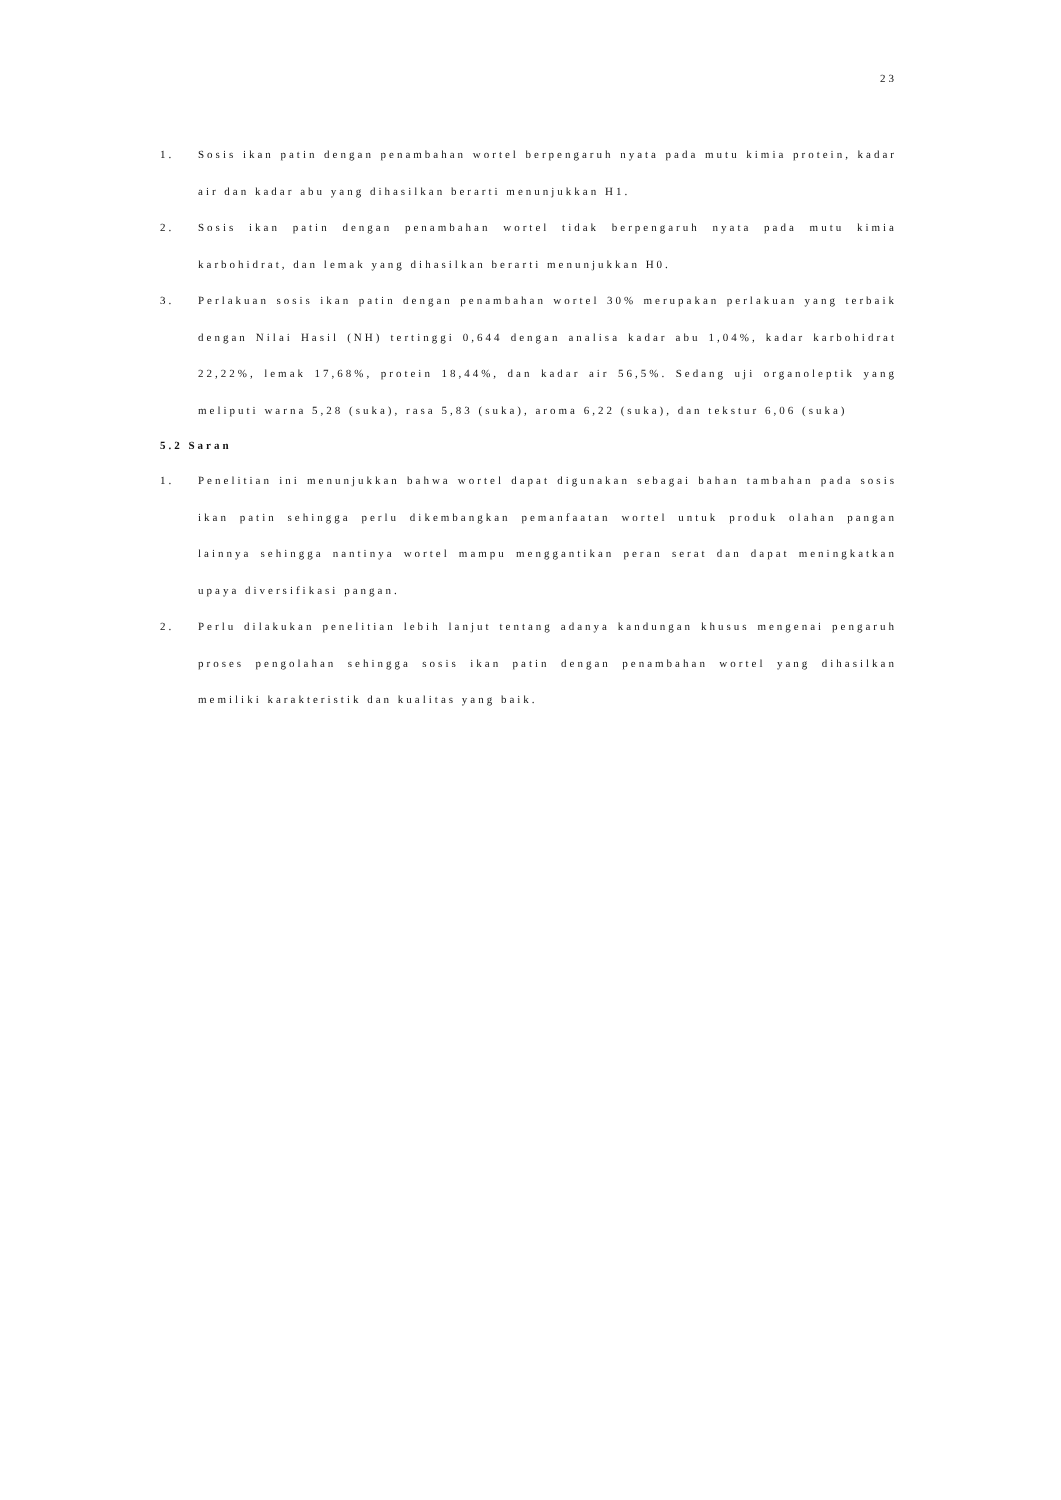23
1. Sosis ikan patin dengan penambahan wortel berpengaruh nyata pada mutu kimia protein, kadar air dan kadar abu yang dihasilkan berarti menunjukkan H1.
2. Sosis ikan patin dengan penambahan wortel tidak berpengaruh nyata pada mutu kimia karbohidrat, dan lemak yang dihasilkan berarti menunjukkan H0.
3. Perlakuan sosis ikan patin dengan penambahan wortel 30% merupakan perlakuan yang terbaik dengan Nilai Hasil (NH) tertinggi 0,644 dengan analisa kadar abu 1,04%, kadar karbohidrat 22,22%, lemak 17,68%, protein 18,44%, dan kadar air 56,5%. Sedang uji organoleptik yang meliputi warna 5,28 (suka), rasa 5,83 (suka), aroma 6,22 (suka), dan tekstur 6,06 (suka)
5.2 Saran
1. Penelitian ini menunjukkan bahwa wortel dapat digunakan sebagai bahan tambahan pada sosis ikan patin sehingga perlu dikembangkan pemanfaatan wortel untuk produk olahan pangan lainnya sehingga nantinya wortel mampu menggantikan peran serat dan dapat meningkatkan upaya diversifikasi pangan.
2. Perlu dilakukan penelitian lebih lanjut tentang adanya kandungan khusus mengenai pengaruh proses pengolahan sehingga sosis ikan patin dengan penambahan wortel yang dihasilkan memiliki karakteristik dan kualitas yang baik.